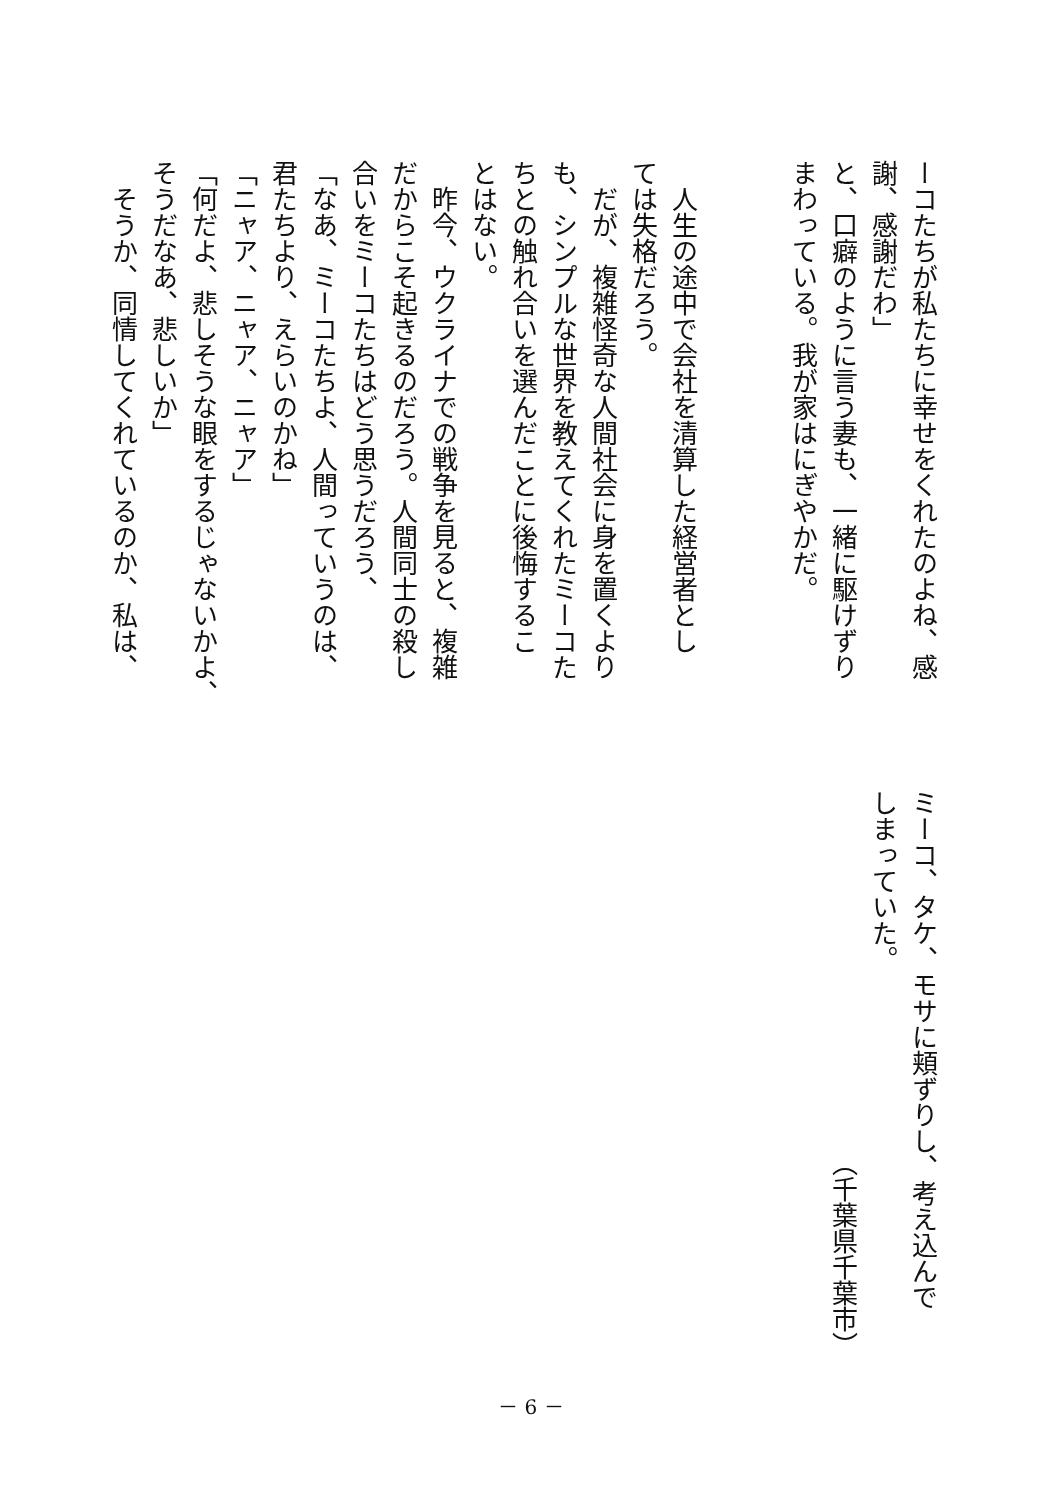ーコたちが私たちに幸せをくれたのよね、感
謝、感謝だわ」
と、口癖のように言う妻も、一緒に駆けずり
まわっている。我が家はにぎやかだ。
　
　
　人生の途中で会社を清算した経営者とし
ては失格だろう。
　だが、複雑怪奇な人間社会に身を置くより
も、シンプルな世界を教えてくれたミーコた
ちとの触れ合いを選んだことに後悔するこ
とはない。
　昨今、ウクライナでの戦争を見ると、複雑
だからこそ起きるのだろう。人間同士の殺し
合いをミーコたちはどう思うだろう、
「なあ、ミーコたちよ、人間っていうのは、
君たちより、えらいのかね」
「ニャア、ニャア、ニャア」
「何だよ、悲しそうな眼をするじゃないかよ、
そうだなあ、悲しいか」
　そうか、同情してくれているのか、私は、
ミーコ、タケ、モサに頬ずりし、考え込んで
しまっていた。
（千葉県千葉市）
－ 6 －